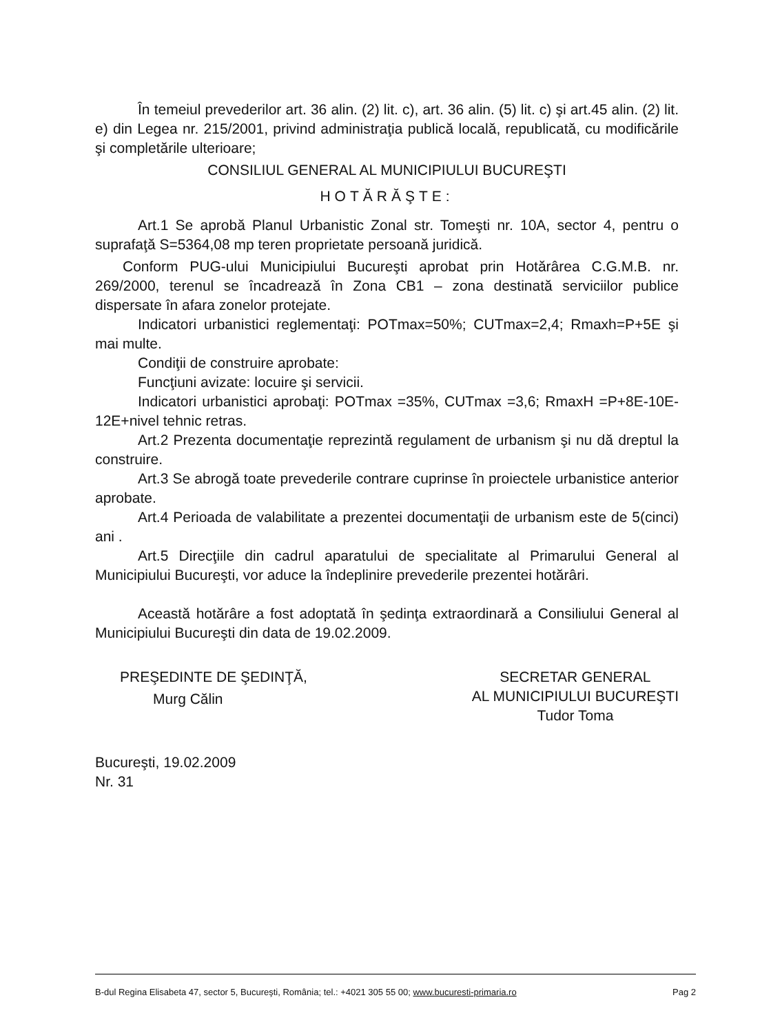În temeiul prevederilor art. 36 alin. (2) lit. c), art. 36 alin. (5) lit. c) şi art.45 alin. (2) lit. e) din Legea nr. 215/2001, privind administraţia publică locală, republicată, cu modificările şi completările ulterioare;
CONSILIUL GENERAL AL MUNICIPIULUI BUCUREŞTI
HOTĂRĂŞTE:
Art.1 Se aprobă Planul Urbanistic Zonal str. Tomeşti nr. 10A, sector 4, pentru o suprafaţă S=5364,08 mp teren proprietate persoană juridică.
Conform PUG-ului Municipiului Bucureşti aprobat prin Hotărârea C.G.M.B. nr. 269/2000, terenul se încadrează în Zona CB1 – zona destinată serviciilor publice dispersate în afara zonelor protejate.
Indicatori urbanistici reglementaţi: POTmax=50%; CUTmax=2,4; Rmaxh=P+5E şi mai multe.
Condiţii de construire aprobate:
Funcţiuni avizate: locuire şi servicii.
Indicatori urbanistici aprobaţi: POTmax =35%, CUTmax =3,6; RmaxH =P+8E-10E-12E+nivel tehnic retras.
Art.2 Prezenta documentaţie reprezintă regulament de urbanism şi nu dă dreptul la construire.
Art.3 Se abrogă toate prevederile contrare cuprinse în proiectele urbanistice anterior aprobate.
Art.4 Perioada de valabilitate a prezentei documentaţii de urbanism este de 5(cinci) ani .
Art.5 Direcţiile din cadrul aparatului de specialitate al Primarului General al Municipiului Bucureşti, vor aduce la îndeplinire prevederile prezentei hotărâri.
Această hotărâre a fost adoptată în şedinţa extraordinară a Consiliului General al Municipiului Bucureşti din data de 19.02.2009.
PREŞEDINTE DE ŞEDINŢĂ,
Murg Călin
Bucureşti, 19.02.2009
Nr. 31
SECRETAR GENERAL
AL MUNICIPIULUI BUCUREŞTI
Tudor Toma
B-dul Regina Elisabeta 47, sector 5, Bucureşti, România; tel.: +4021 305 55 00; www.bucuresti-primaria.ro Pag 2